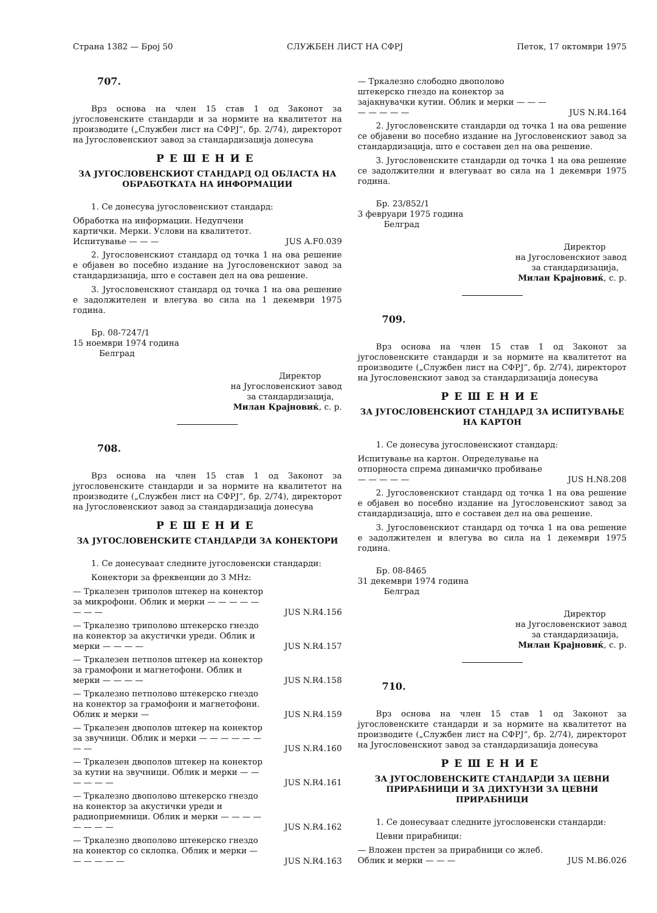Страна 1382 — Број 50 СЛУЖБЕН ЛИСТ НА СФРЈ Петок, 17 октомври 1975
707.
Врз основа на член 15 став 1 од Законот за југословенските стандарди и за нормите на квалитетот на производите („Службен лист на СФРЈ“, бр. 2/74), директорот на Југословенскиот завод за стандардизација донесува
РЕШЕНИЕ
ЗА ЈУГОСЛОВЕНСКИОТ СТАНДАРД ОД ОБЛАСТА НА ОБРАБОТКАТА НА ИНФОРМАЦИИ
1. Се донесува југословенскиот стандард:
Обработка на информации. Недупчени картички. Мерки. Услови на квалитетот. Испитување — — — JUS A.F0.039
2. Југословенскиот стандард од точка 1 на ова решение е објавен во посебно издание на Југословенскиот завод за стандардизација, што е составен дел на ова решение.
3. Југословенскиот стандард од точка 1 на ова решение е задолжителен и влегува во сила на 1 декември 1975 година.
Бр. 08-7247/1
15 ноември 1974 година
Белград
Директор
на Југословенскиот завод
за стандардизација,
Милан Крајновиќ, с. р.
708.
Врз основа на член 15 став 1 од Законот за југословенските стандарди и за нормите на квалитетот на производите („Службен лист на СФРЈ“, бр. 2/74), директорот на Југословенскиот завод за стандардизација донесува
РЕШЕНИЕ
ЗА ЈУГОСЛОВЕНСКИТЕ СТАНДАРДИ ЗА КОНЕКТОРИ
1. Се донесуваат следните југословенски стандарди:
Конектори за фреквенции до 3 MHz:
— Тркалезен триполов штекер на конектор за микрофони. Облик и мерки — — — — — — — — JUS N.R4.156
— Тркалезно триполово штекерско гнездо на конектор за акустички уреди. Облик и мерки — — — — JUS N.R4.157
— Тркалезен петполов штекер на конектор за грамофони и магнетофони. Облик и мерки — — — — JUS N.R4.158
— Тркалезно петполово штекерско гнездо на конектор за грамофони и магнетофони. Облик и мерки — JUS N.R4.159
— Тркалезен двополов штекер на конектор за звучници. Облик и мерки — — — — — — — — JUS N.R4.160
— Тркалезен двополов штекер на конектор за кутии на звучници. Облик и мерки — — — — — — JUS N.R4.161
— Тркалезно двополово штекерско гнездо на конектор за акустички уреди и радиоприемници. Облик и мерки — — — — — — — — JUS N.R4.162
— Тркалезно двополово штекерско гнездо на конектор со склопка. Облик и мерки — — — — — — JUS N.R4.163
— Тркалезно слободно двополово штекерско гнездо на конектор за зајакнувачки кутии. Облик и мерки — — — — — — — — JUS N.R4.164
2. Југословенските стандарди од точка 1 на ова решение се објавени во посебно издание на Југословенскиот завод за стандардизација, што е составен дел на ова решение.
3. Југословенските стандарди од точка 1 на ова решение се задолжителни и влегуваат во сила на 1 декември 1975 година.
Бр. 23/852/1
3 февруари 1975 година
Белград
Директор
на Југословенскиот завод
за стандардизација,
Милан Крајновиќ, с. р.
709.
Врз основа на член 15 став 1 од Законот за југословенските стандарди и за нормите на квалитетот на производите („Службен лист на СФРЈ“, бр. 2/74), директорот на Југословенскиот завод за стандардизација донесува
РЕШЕНИЕ
ЗА ЈУГОСЛОВЕНСКИОТ СТАНДАРД ЗА ИСПИТУВАЊЕ НА КАРТОН
1. Се донесува југословенскиот стандард:
Испитување на картон. Определување на отпорноста спрема динамичко пробивање — — — — — JUS H.N8.208
2. Југословенскиот стандард од точка 1 на ова решение е објавен во посебно издание на Југословенскиот завод за стандардизација, што е составен дел на ова решение.
3. Југословенскиот стандард од точка 1 на ова решение е задолжителен и влегува во сила на 1 декември 1975 година.
Бр. 08-8465
31 декември 1974 година
Белград
Директор
на Југословенскиот завод
за стандардизација,
Милан Крајновиќ, с. р.
710.
Врз основа на член 15 став 1 од Законот за југословенските стандарди и за нормите на квалитетот на производите („Службен лист на СФРЈ“, бр. 2/74), директорот на Југословенскиот завод за стандардизација донесува
РЕШЕНИЕ
ЗА ЈУГОСЛОВЕНСКИТЕ СТАНДАРДИ ЗА ЦЕВНИ ПРИРАБНИЦИ И ЗА ДИХТУНЗИ ЗА ЦЕВНИ ПРИРАБНИЦИ
1. Се донесуваат следните југословенски стандарди:
Цевни прирабници:
— Вложен прстен за прирабници со жлеб. Облик и мерки — — — JUS M.B6.026